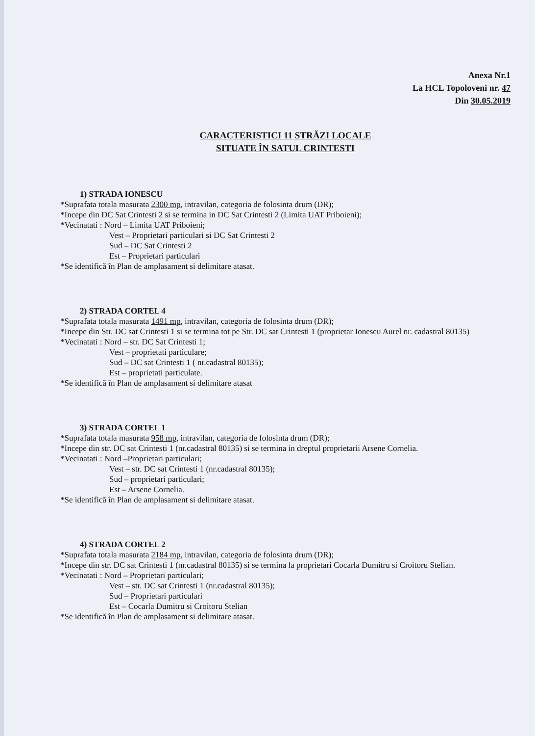Anexa Nr.1
La HCL Topoloveni nr. 47
Din 30.05.2019
CARACTERISTICI 11 STRĂZI LOCALE
SITUATE ÎN SATUL CRINTESTI
1) STRADA IONESCU
*Suprafata totala masurata 2300 mp, intravilan, categoria de folosinta drum (DR);
*Incepe din DC Sat Crintesti 2 si se termina in DC Sat Crintesti 2 (Limita UAT Priboieni);
*Vecinatati : Nord – Limita UAT Priboieni;
Vest – Proprietari particulari si DC Sat Crintesti 2
Sud – DC Sat Crintesti 2
Est – Proprietari particulari
*Se identifică în Plan de amplasament si delimitare atasat.
2) STRADA CORTEL 4
*Suprafata totala masurata 1491 mp, intravilan, categoria de folosinta drum (DR);
*Incepe din Str. DC sat Crintesti 1 si se termina tot pe Str. DC sat Crintesti 1 (proprietar Ionescu Aurel nr. cadastral 80135)
*Vecinatati : Nord – str. DC Sat Crintesti 1;
Vest – proprietati particulare;
Sud – DC sat Crintesti 1 ( nr.cadastral 80135);
Est – proprietati particulate.
*Se identifică în Plan de amplasament si delimitare atasat
3) STRADA CORTEL 1
*Suprafata totala masurata 958 mp, intravilan, categoria de folosinta drum (DR);
*Incepe din str. DC sat Crintesti 1 (nr.cadastral 80135) si se termina in dreptul proprietarii Arsene Cornelia.
*Vecinatati : Nord –Proprietari particulari;
Vest – str. DC sat Crintesti 1 (nr.cadastral 80135);
Sud – proprietari particulari;
Est – Arsene Cornelia.
*Se identifică în Plan de amplasament si delimitare atasat.
4) STRADA CORTEL 2
*Suprafata totala masurata 2184 mp, intravilan, categoria de folosinta drum (DR);
*Incepe din str. DC sat Crintesti 1 (nr.cadastral 80135) si se termina la proprietari Cocarla Dumitru si Croitoru Stelian.
*Vecinatati : Nord – Proprietari particulari;
Vest – str. DC sat Crintesti 1 (nr.cadastral 80135);
Sud – Proprietari particulari
Est – Cocarla Dumitru si Croitoru Stelian
*Se identifică în Plan de amplasament si delimitare atasat.